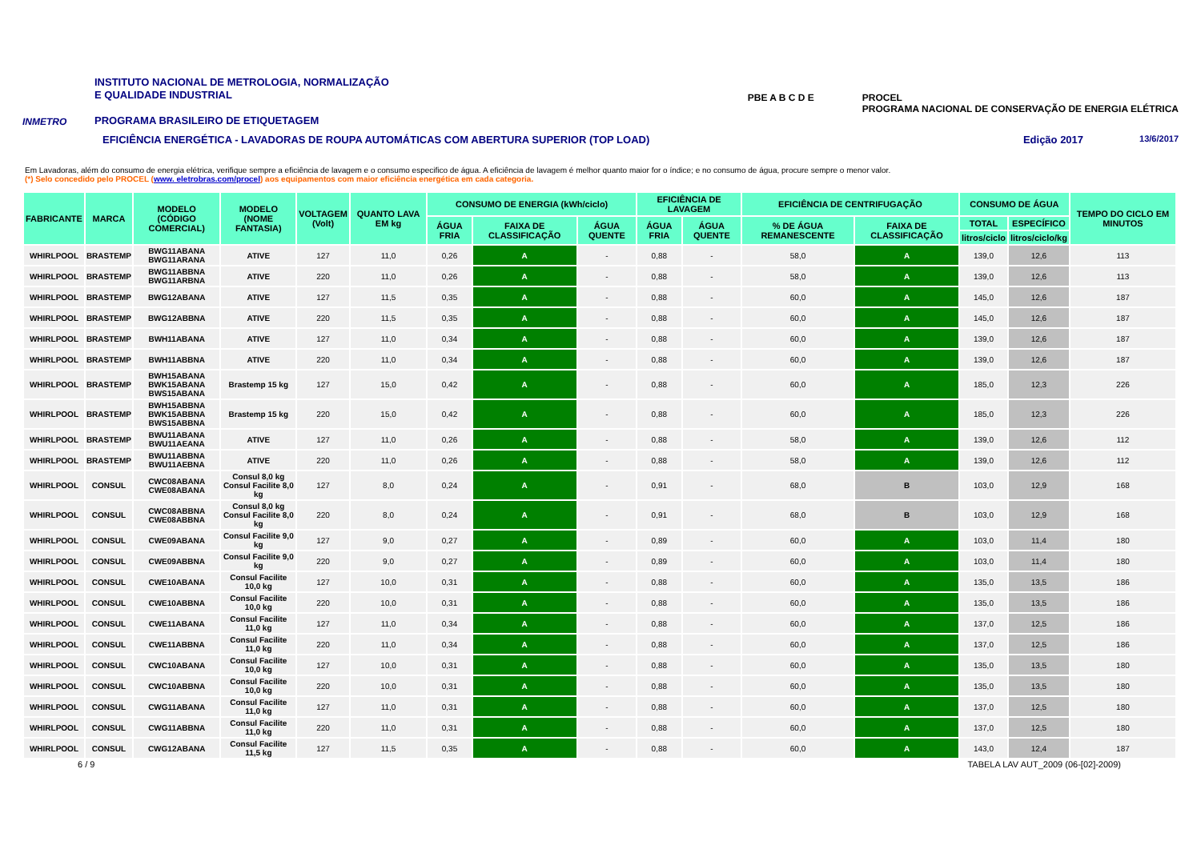INMETRO
INSTITUTO NACIONAL DE METROLOGIA, NORMALIZAÇÃO
E QUALIDADE INDUSTRIAL
PROGRAMA BRASILEIRO DE ETIQUETAGEM
PBE A B C D E PROCEL
PROGRAMA NACIONAL DE CONSERVAÇÃO DE ENERGIA ELÉTRICA
EFICIÊNCIA ENERGÉTICA - LAVADORAS DE ROUPA AUTOMÁTICAS COM ABERTURA SUPERIOR (TOP LOAD) Edição 2017 13/6/2017
Em Lavadoras, além do consumo de energia elétrica, verifique sempre a eficiência de lavagem e o consumo especifico de água. A eficiência de lavagem é melhor quanto maior for o índice; e no consumo de água, procure sempre o menor valor.
(*) Selo concedido pelo PROCEL (www. eletrobras.com/procel) aos equipamentos com maior eficiência energética em cada categoria.
| FABRICANTE | MARCA | MODELO (CÓDIGO COMERCIAL) | MODELO (NOME FANTASIA) | VOLTAGEM (Volt) | QUANTO LAVA EM kg | CONSUMO DE ENERGIA (kWh/ciclo) | | | EFICIÊNCIA DE LAVAGEM | | EFICIÊNCIA DE CENTRIFUGAÇÃO | | CONSUMO DE ÁGUA | | TEMPO DO CICLO EM MINUTOS |
| --- | --- | --- | --- | --- | --- | --- | --- | --- | --- | --- | --- | --- | --- | --- | --- |
| | | | | | | ÁGUA FRIA | FAIXA DE CLASSIFICAÇÃO | ÁGUA QUENTE | ÁGUA FRIA | ÁGUA QUENTE | % DE ÁGUA REMANESCENTE | FAIXA DE CLASSIFICAÇÃO | TOTAL | ESPECÍFICO | |
| | | | | | | | | | | | | | litros/ciclo | litros/ciclo/kg | |
| WHIRLPOOL | BRASTEMP | BWG11ABANA BWG11ARANA | ATIVE | 127 | 11,0 | 0,26 | A | - | 0,88 | - | 58,0 | A | 139,0 | 12,6 | 113 |
| WHIRLPOOL | BRASTEMP | BWG11ABBNA BWG11ARBNA | ATIVE | 220 | 11,0 | 0,26 | A | - | 0,88 | - | 58,0 | A | 139,0 | 12,6 | 113 |
| WHIRLPOOL | BRASTEMP | BWG12ABANA | ATIVE | 127 | 11,5 | 0,35 | A | - | 0,88 | - | 60,0 | A | 145,0 | 12,6 | 187 |
| WHIRLPOOL | BRASTEMP | BWG12ABBNA | ATIVE | 220 | 11,5 | 0,35 | A | - | 0,88 | - | 60,0 | A | 145,0 | 12,6 | 187 |
| WHIRLPOOL | BRASTEMP | BWH11ABANA | ATIVE | 127 | 11,0 | 0,34 | A | - | 0,88 | - | 60,0 | A | 139,0 | 12,6 | 187 |
| WHIRLPOOL | BRASTEMP | BWH11ABBNA | ATIVE | 220 | 11,0 | 0,34 | A | - | 0,88 | - | 60,0 | A | 139,0 | 12,6 | 187 |
| WHIRLPOOL | BRASTEMP | BWH15ABANA BWK15ABANA BWS15ABANA | Brastemp 15 kg | 127 | 15,0 | 0,42 | A | - | 0,88 | - | 60,0 | A | 185,0 | 12,3 | 226 |
| WHIRLPOOL | BRASTEMP | BWH15ABBNA BWK15ABBNA BWS15ABBNA | Brastemp 15 kg | 220 | 15,0 | 0,42 | A | - | 0,88 | - | 60,0 | A | 185,0 | 12,3 | 226 |
| WHIRLPOOL | BRASTEMP | BWU11ABANA BWU11AEANA | ATIVE | 127 | 11,0 | 0,26 | A | - | 0,88 | - | 58,0 | A | 139,0 | 12,6 | 112 |
| WHIRLPOOL | BRASTEMP | BWU11ABBNA BWU11AEBNA | ATIVE | 220 | 11,0 | 0,26 | A | - | 0,88 | - | 58,0 | A | 139,0 | 12,6 | 112 |
| WHIRLPOOL | CONSUL | CWC08ABANA CWE08ABANA | Consul 8,0 kg Consul Facilite 8,0 kg | 127 | 8,0 | 0,24 | A | - | 0,91 | - | 68,0 | B | 103,0 | 12,9 | 168 |
| WHIRLPOOL | CONSUL | CWC08ABBNA CWE08ABBNA | Consul 8,0 kg Consul Facilite 8,0 kg | 220 | 8,0 | 0,24 | A | - | 0,91 | - | 68,0 | B | 103,0 | 12,9 | 168 |
| WHIRLPOOL | CONSUL | CWE09ABANA | Consul Facilite 9,0 kg | 127 | 9,0 | 0,27 | A | - | 0,89 | - | 60,0 | A | 103,0 | 11,4 | 180 |
| WHIRLPOOL | CONSUL | CWE09ABBNA | Consul Facilite 9,0 kg | 220 | 9,0 | 0,27 | A | - | 0,89 | - | 60,0 | A | 103,0 | 11,4 | 180 |
| WHIRLPOOL | CONSUL | CWE10ABANA | Consul Facilite 10,0 kg | 127 | 10,0 | 0,31 | A | - | 0,88 | - | 60,0 | A | 135,0 | 13,5 | 186 |
| WHIRLPOOL | CONSUL | CWE10ABBNA | Consul Facilite 10,0 kg | 220 | 10,0 | 0,31 | A | - | 0,88 | - | 60,0 | A | 135,0 | 13,5 | 186 |
| WHIRLPOOL | CONSUL | CWE11ABANA | Consul Facilite 11,0 kg | 127 | 11,0 | 0,34 | A | - | 0,88 | - | 60,0 | A | 137,0 | 12,5 | 186 |
| WHIRLPOOL | CONSUL | CWE11ABBNA | Consul Facilite 11,0 kg | 220 | 11,0 | 0,34 | A | - | 0,88 | - | 60,0 | A | 137,0 | 12,5 | 186 |
| WHIRLPOOL | CONSUL | CWC10ABANA | Consul Facilite 10,0 kg | 127 | 10,0 | 0,31 | A | - | 0,88 | - | 60,0 | A | 135,0 | 13,5 | 180 |
| WHIRLPOOL | CONSUL | CWC10ABBNA | Consul Facilite 10,0 kg | 220 | 10,0 | 0,31 | A | - | 0,88 | - | 60,0 | A | 135,0 | 13,5 | 180 |
| WHIRLPOOL | CONSUL | CWG11ABANA | Consul Facilite 11,0 kg | 127 | 11,0 | 0,31 | A | - | 0,88 | - | 60,0 | A | 137,0 | 12,5 | 180 |
| WHIRLPOOL | CONSUL | CWG11ABBNA | Consul Facilite 11,0 kg | 220 | 11,0 | 0,31 | A | - | 0,88 | - | 60,0 | A | 137,0 | 12,5 | 180 |
| WHIRLPOOL | CONSUL | CWG12ABANA | Consul Facilite 11,5 kg | 127 | 11,5 | 0,35 | A | - | 0,88 | - | 60,0 | A | 143,0 | 12,4 | 187 |
6 / 9 TABELA LAV AUT_2009 (06-[02]-2009)